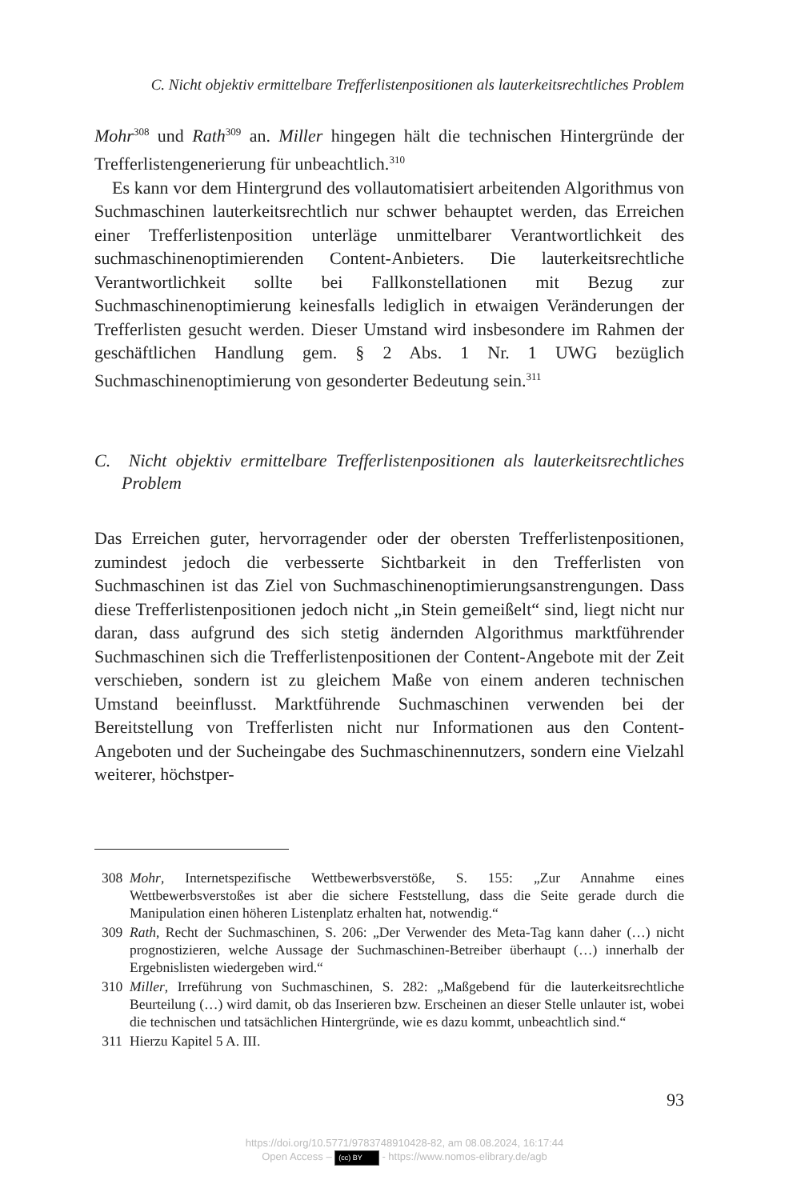C. Nicht objektiv ermittelbare Trefferlistenpositionen als lauterkeitsrechtliches Problem
Mohr<sup>308</sup> und Rath<sup>309</sup> an. Miller hingegen hält die technischen Hintergründe der Trefferlistengenerierung für unbeachtlich.<sup>310</sup>
Es kann vor dem Hintergrund des vollautomatisiert arbeitenden Algorithmus von Suchmaschinen lauterkeitsrechtlich nur schwer behauptet werden, das Erreichen einer Trefferlistenposition unterläge unmittelbarer Verantwortlichkeit des suchmaschinenoptimierenden Content-Anbieters. Die lauterkeitsrechtliche Verantwortlichkeit sollte bei Fallkonstellationen mit Bezug zur Suchmaschinenoptimierung keinesfalls lediglich in etwaigen Veränderungen der Trefferlisten gesucht werden. Dieser Umstand wird insbesondere im Rahmen der geschäftlichen Handlung gem. § 2 Abs. 1 Nr. 1 UWG bezüglich Suchmaschinenoptimierung von gesonderter Bedeutung sein.<sup>311</sup>
C. Nicht objektiv ermittelbare Trefferlistenpositionen als lauterkeitsrechtliches Problem
Das Erreichen guter, hervorragender oder der obersten Trefferlistenpositionen, zumindest jedoch die verbesserte Sichtbarkeit in den Trefferlisten von Suchmaschinen ist das Ziel von Suchmaschinenoptimierungsanstrengungen. Dass diese Trefferlistenpositionen jedoch nicht „in Stein gemeißelt“ sind, liegt nicht nur daran, dass aufgrund des sich stetig ändernden Algorithmus marktführender Suchmaschinen sich die Trefferlistenpositionen der Content-Angebote mit der Zeit verschieben, sondern ist zu gleichem Maße von einem anderen technischen Umstand beeinflusst. Marktführende Suchmaschinen verwenden bei der Bereitstellung von Trefferlisten nicht nur Informationen aus den Content-Angeboten und der Sucheingabe des Suchmaschinennutzers, sondern eine Vielzahl weiterer, höchstper-
308 Mohr, Internetspezifische Wettbewerbsverstöße, S. 155: „Zur Annahme eines Wettbewerbsverstoßes ist aber die sichere Feststellung, dass die Seite gerade durch die Manipulation einen höheren Listenplatz erhalten hat, notwendig.“
309 Rath, Recht der Suchmaschinen, S. 206: „Der Verwender des Meta-Tag kann daher (…) nicht prognostizieren, welche Aussage der Suchmaschinen-Betreiber überhaupt (…) innerhalb der Ergebnislisten wiedergeben wird.“
310 Miller, Irreführung von Suchmaschinen, S. 282: „Maßgebend für die lauterkeitsrechtliche Beurteilung (…) wird damit, ob das Inserieren bzw. Erscheinen an dieser Stelle unlauter ist, wobei die technischen und tatsächlichen Hintergründe, wie es dazu kommt, unbeachtlich sind.“
311 Hierzu Kapitel 5 A. III.
93
https://doi.org/10.5771/9783748910428-82, am 08.08.2024, 16:17:44
Open Access – (cc) BY - https://www.nomos-elibrary.de/agb